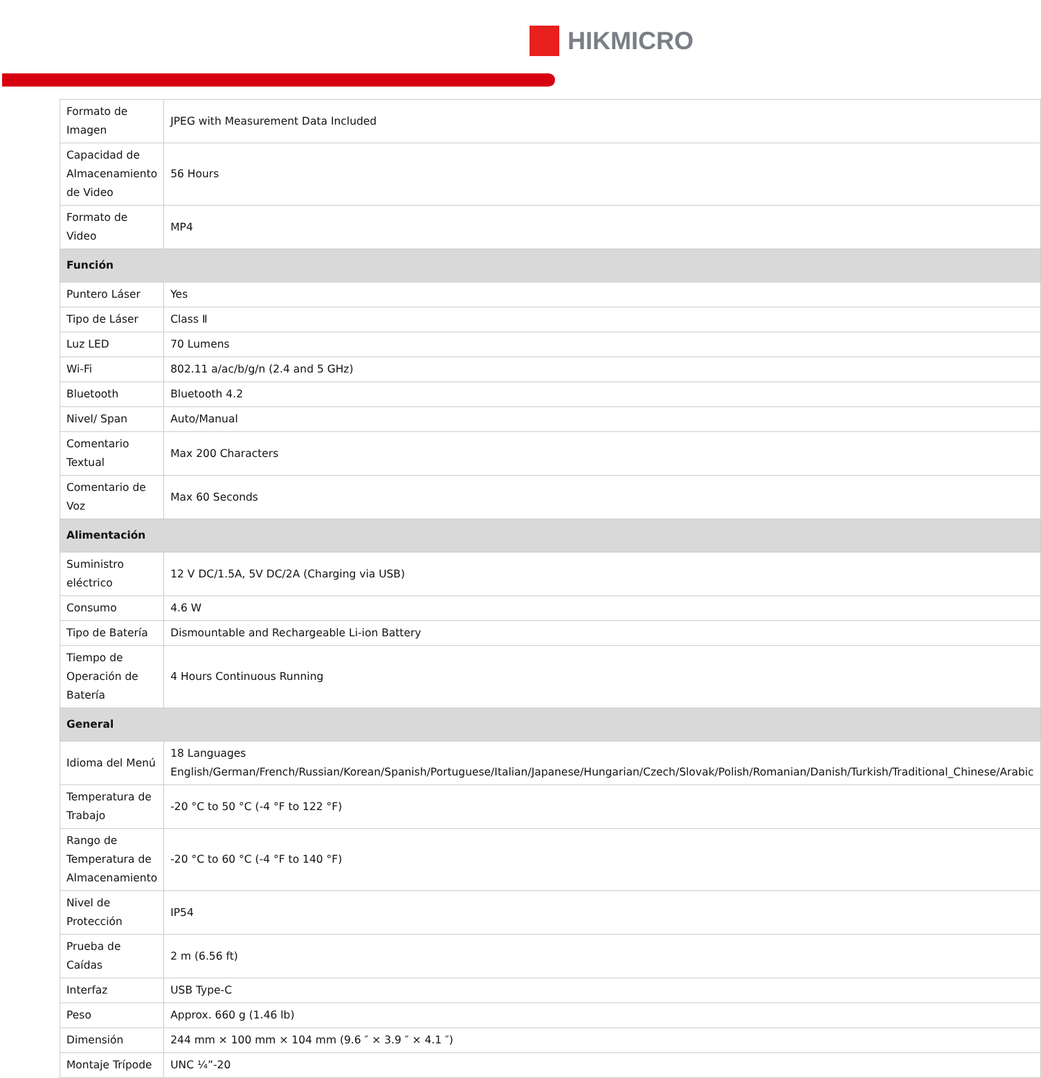HIKMICRO
| Formato de Imagen | JPEG with Measurement Data Included |
| Capacidad de Almacenamiento de Video | 56 Hours |
| Formato de Video | MP4 |
| Función | |
| Puntero Láser | Yes |
| Tipo de Láser | Class Ⅱ |
| Luz LED | 70 Lumens |
| Wi-Fi | 802.11 a/ac/b/g/n (2.4 and 5 GHz) |
| Bluetooth | Bluetooth 4.2 |
| Nivel/ Span | Auto/Manual |
| Comentario Textual | Max 200 Characters |
| Comentario de Voz | Max 60 Seconds |
| Alimentación | |
| Suministro eléctrico | 12 V DC/1.5A, 5V DC/2A (Charging via USB) |
| Consumo | 4.6 W |
| Tipo de Batería | Dismountable and Rechargeable Li-ion Battery |
| Tiempo de Operación de Batería | 4 Hours Continuous Running |
| General | |
| Idioma del Menú | 18 Languages English/German/French/Russian/Korean/Spanish/Portuguese/Italian/Japanese/Hungarian/Czech/Slovak/Polish/Romanian/Danish/Turkish/Traditional_Chinese/Arabic |
| Temperatura de Trabajo | -20 °C to 50 °C (-4 °F to 122 °F) |
| Rango de Temperatura de Almacenamiento | -20 °C to 60 °C (-4 °F to 140 °F) |
| Nivel de Protección | IP54 |
| Prueba de Caídas | 2 m (6.56 ft) |
| Interfaz | USB Type-C |
| Peso | Approx. 660 g (1.46 lb) |
| Dimensión | 244 mm × 100 mm × 104 mm (9.6 ″ × 3.9 ″ × 4.1 ″) |
| Montaje Trípode | UNC ¼”-20 |